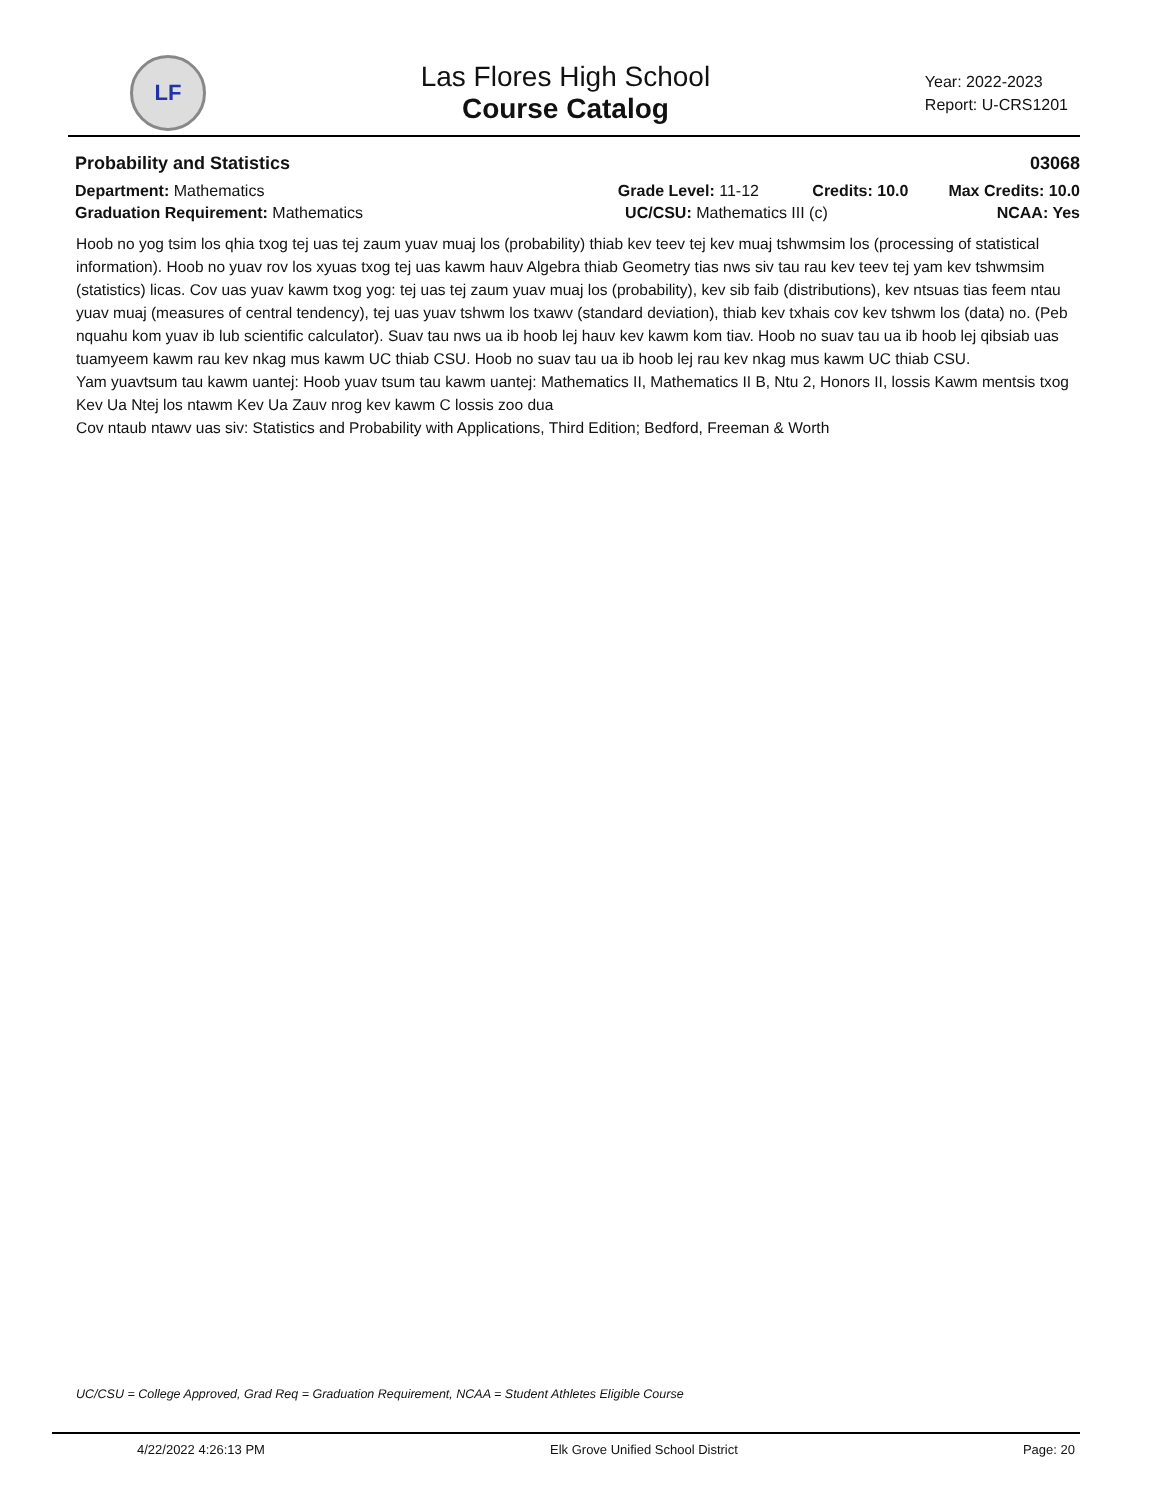LF
Las Flores High School
Course Catalog
Year: 2022-2023
Report: U-CRS1201
Probability and Statistics 03068
Department: Mathematics Grade Level: 11-12 Credits: 10.0 Max Credits: 10.0
Graduation Requirement: Mathematics UC/CSU: Mathematics III (c) NCAA: Yes
Hoob no yog tsim los qhia txog tej uas tej zaum yuav muaj los (probability) thiab kev teev tej kev muaj tshwmsim los (processing of statistical information). Hoob no yuav rov los xyuas txog tej uas kawm hauv Algebra thiab Geometry tias nws siv tau rau kev teev tej yam kev tshwmsim (statistics) licas. Cov uas yuav kawm txog yog: tej uas tej zaum yuav muaj los (probability), kev sib faib (distributions), kev ntsuas tias feem ntau yuav muaj (measures of central tendency), tej uas yuav tshwm los txawv (standard deviation), thiab kev txhais cov kev tshwm los (data) no. (Peb nquahu kom yuav ib lub scientific calculator). Suav tau nws ua ib hoob lej hauv kev kawm kom tiav. Hoob no suav tau ua ib hoob lej qibsiab uas tuamyeem kawm rau kev nkag mus kawm UC thiab CSU. Hoob no suav tau ua ib hoob lej rau kev nkag mus kawm UC thiab CSU.
Yam yuavtsum tau kawm uantej: Hoob yuav tsum tau kawm uantej: Mathematics II, Mathematics II B, Ntu 2, Honors II, lossis Kawm mentsis txog Kev Ua Ntej los ntawm Kev Ua Zauv nrog kev kawm C lossis zoo dua
Cov ntaub ntawv uas siv: Statistics and Probability with Applications, Third Edition; Bedford, Freeman & Worth
UC/CSU = College Approved, Grad Req = Graduation Requirement, NCAA = Student Athletes Eligible Course
4/22/2022 4:26:13 PM Elk Grove Unified School District Page: 20